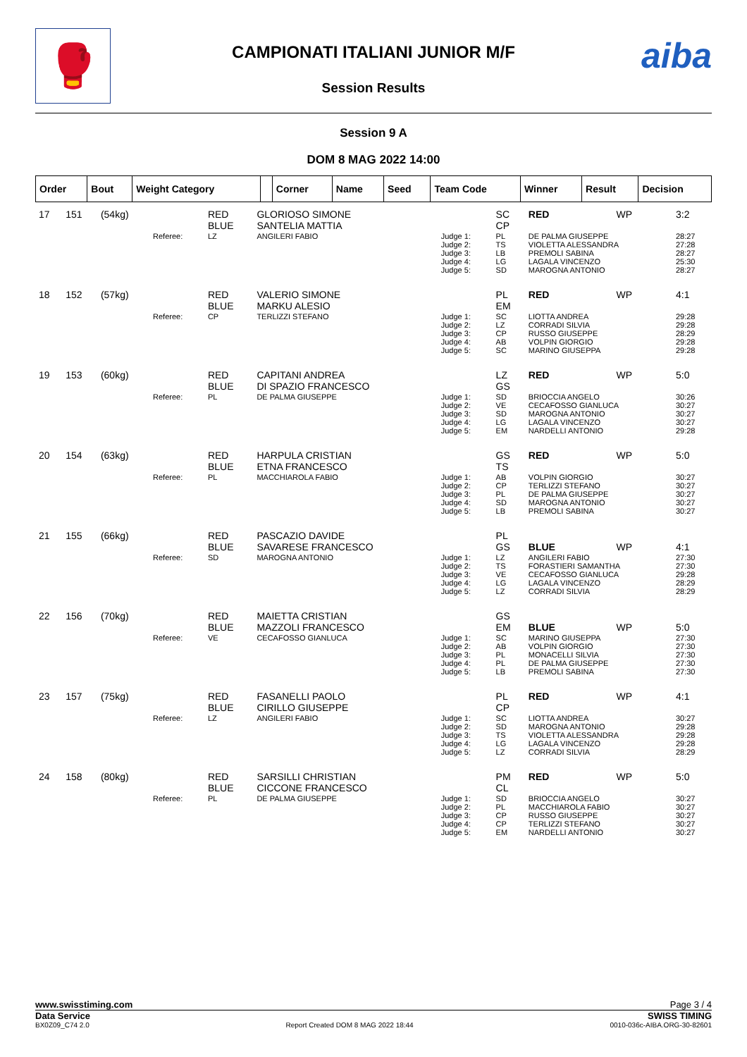🥊 aiba
CAMPIONATI ITALIANI JUNIOR M/F
Session Results
Session 9 A
DOM 8 MAG 2022 14:00
| Order | Bout | Weight Category | | Corner | Name | Seed | Team Code | Winner | Result | Decision |
| --- | --- | --- | --- | --- | --- | --- | --- | --- | --- | --- |
| 17 | 151 | (54kg) | | RED BLUE | GLORIOSO SIMONE SANTELIA MATTIA | | SC CP | RED | WP | 3:2 |
| | | | Referee: | LZ | ANGILERI FABIO | Judge 1: Judge 2: Judge 3: Judge 4: Judge 5: | PL TS LB LG SD | DE PALMA GIUSEPPE VIOLETTA ALESSANDRA PREMOLI SABINA LAGALA VINCENZO MAROGNA ANTONIO | | 28:27 27:28 28:27 25:30 28:27 |
| 18 | 152 | (57kg) | | RED BLUE | VALERIO SIMONE MARKU ALESIO | | PL EM | RED | WP | 4:1 |
| | | | Referee: | CP | TERLIZZI STEFANO | Judge 1: Judge 2: Judge 3: Judge 4: Judge 5: | SC LZ CP AB SC | LIOTTA ANDREA CORRADI SILVIA RUSSO GIUSEPPE VOLPIN GIORGIO MARINO GIUSEPPA | | 29:28 29:28 28:29 29:28 29:28 |
| 19 | 153 | (60kg) | | RED BLUE | CAPITANI ANDREA DI SPAZIO FRANCESCO | | LZ GS | RED | WP | 5:0 |
| | | | Referee: | PL | DE PALMA GIUSEPPE | Judge 1: Judge 2: Judge 3: Judge 4: Judge 5: | SD VE SD LG EM | BRIOCCIA ANGELO CECAFOSSO GIANLUCA MAROGNA ANTONIO LAGALA VINCENZO NARDELLI ANTONIO | | 30:26 30:27 30:27 30:27 29:28 |
| 20 | 154 | (63kg) | | RED BLUE | HARPULA CRISTIAN ETNA FRANCESCO | | GS TS | RED | WP | 5:0 |
| | | | Referee: | PL | MACCHIAROLA FABIO | Judge 1: Judge 2: Judge 3: Judge 4: Judge 5: | AB CP PL SD LB | VOLPIN GIORGIO TERLIZZI STEFANO DE PALMA GIUSEPPE MAROGNA ANTONIO PREMOLI SABINA | | 30:27 30:27 30:27 30:27 30:27 |
| 21 | 155 | (66kg) | | RED BLUE | PASCAZIO DAVIDE SAVARESE FRANCESCO | | PL GS | BLUE | WP | 4:1 |
| | | | Referee: | SD | MAROGNA ANTONIO | Judge 1: Judge 2: Judge 3: Judge 4: Judge 5: | LZ TS VE LG LZ | ANGILERI FABIO FORASTIERI SAMANTHA CECAFOSSO GIANLUCA LAGALA VINCENZO CORRADI SILVIA | | 27:30 27:30 29:28 28:29 28:29 |
| 22 | 156 | (70kg) | | RED BLUE | MAIETTA CRISTIAN MAZZOLI FRANCESCO | | GS EM | BLUE | WP | 5:0 |
| | | | Referee: | VE | CECAFOSSO GIANLUCA | Judge 1: Judge 2: Judge 3: Judge 4: Judge 5: | SC AB PL PL LB | MARINO GIUSEPPA VOLPIN GIORGIO MONACELLI SILVIA DE PALMA GIUSEPPE PREMOLI SABINA | | 27:30 27:30 27:30 27:30 27:30 |
| 23 | 157 | (75kg) | | RED BLUE | FASANELLI PAOLO CIRILLO GIUSEPPE | | PL CP | RED | WP | 4:1 |
| | | | Referee: | LZ | ANGILERI FABIO | Judge 1: Judge 2: Judge 3: Judge 4: Judge 5: | SC SD TS LG LZ | LIOTTA ANDREA MAROGNA ANTONIO VIOLETTA ALESSANDRA LAGALA VINCENZO CORRADI SILVIA | | 30:27 29:28 29:28 29:28 28:29 |
| 24 | 158 | (80kg) | | RED BLUE | SARSILLI CHRISTIAN CICCONE FRANCESCO | | PM CL | RED | WP | 5:0 |
| | | | Referee: | PL | DE PALMA GIUSEPPE | Judge 1: Judge 2: Judge 3: Judge 4: Judge 5: | SD PL CP CP EM | BRIOCCIA ANGELO MACCHIAROLA FABIO RUSSO GIUSEPPE TERLIZZI STEFANO NARDELLI ANTONIO | | 30:27 30:27 30:27 30:27 30:27 |
www.swisstiming.com Page 3 / 4
Data Service SWISS TIMING
BX0Z09_C74 2.0 Report Created DOM 8 MAG 2022 18:44 0010-036c-AIBA.ORG-30-82601